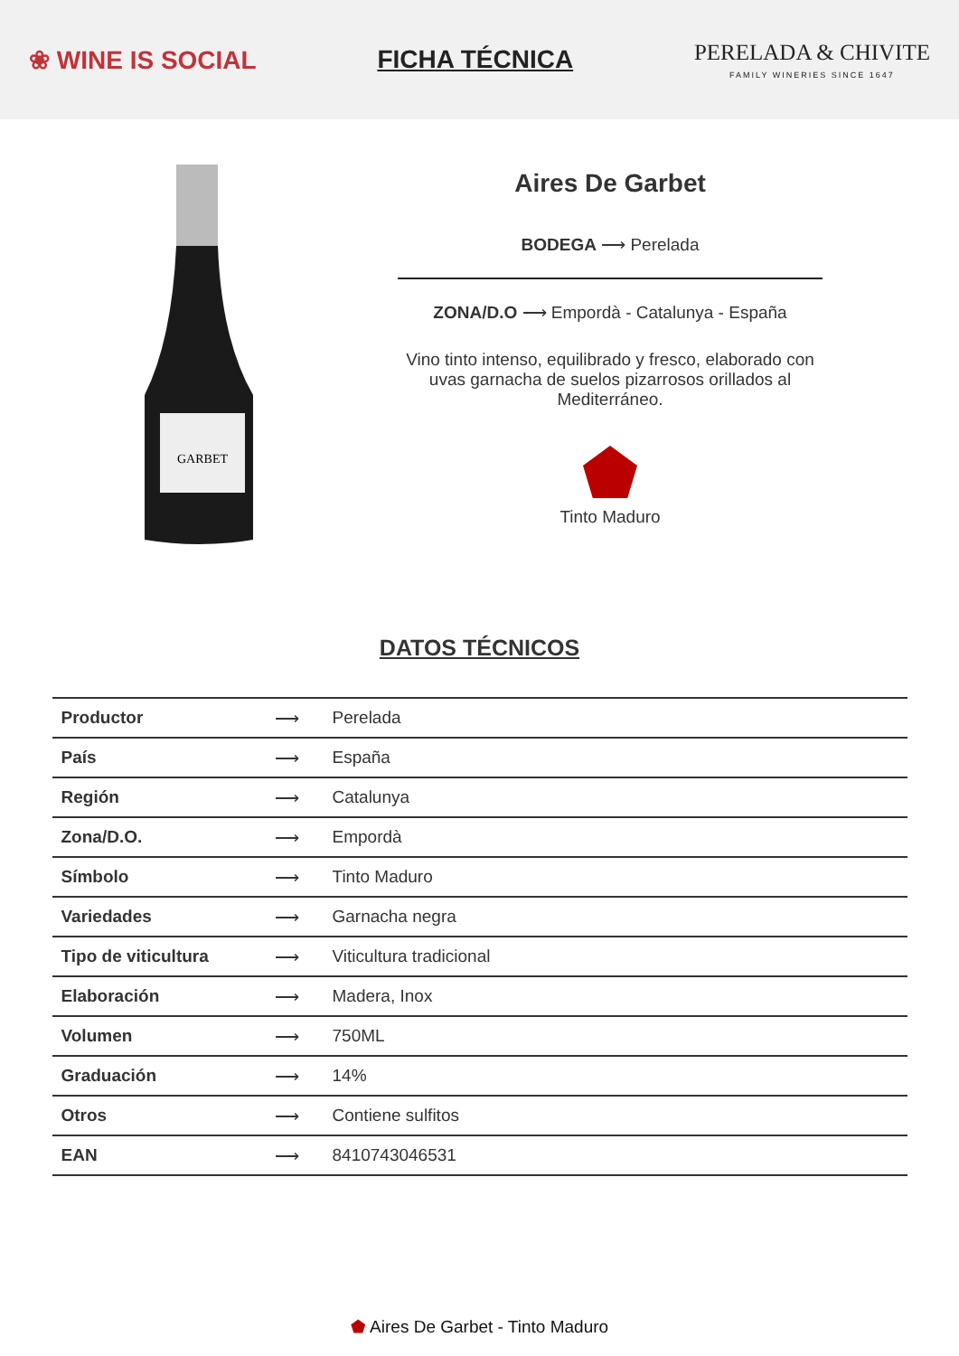❀ WINE IS SOCIAL FICHA TÉCNICA
PERELADA & CHIVITE
FAMILY WINERIES SINCE 1647
GARBET
Aires De Garbet
BODEGA ⟶ Perelada
ZONA/D.O ⟶ Empordà - Catalunya - España
Vino tinto intenso, equilibrado y fresco, elaborado con uvas garnacha de suelos pizarrosos orillados al Mediterráneo.
Tinto Maduro
DATOS TÉCNICOS
| Productor | ⟶ | Perelada |
| País | ⟶ | España |
| Región | ⟶ | Catalunya |
| Zona/D.O. | ⟶ | Empordà |
| Símbolo | ⟶ | Tinto Maduro |
| Variedades | ⟶ | Garnacha negra |
| Tipo de viticultura | ⟶ | Viticultura tradicional |
| Elaboración | ⟶ | Madera, Inox |
| Volumen | ⟶ | 750ML |
| Graduación | ⟶ | 14% |
| Otros | ⟶ | Contiene sulfitos |
| EAN | ⟶ | 8410743046531 |
⬟ Aires De Garbet - Tinto Maduro